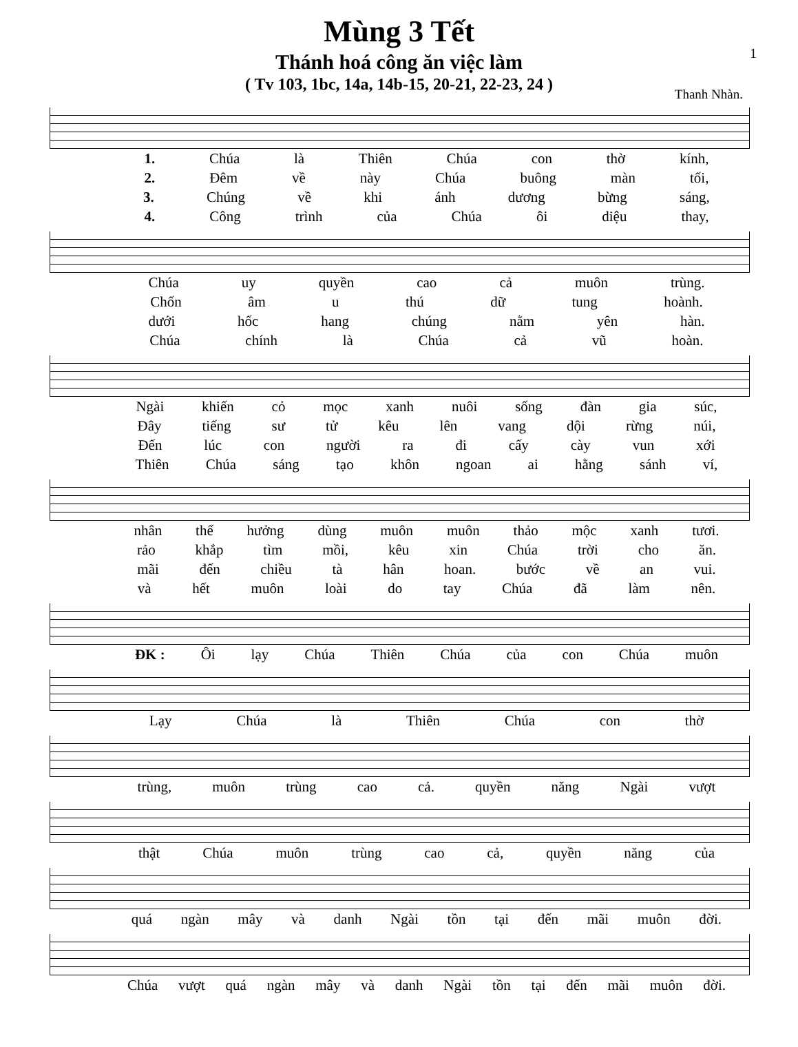1
Mùng 3 Tết
Thánh hoá công ăn việc làm
( Tv 103, 1bc, 14a, 14b-15, 20-21, 22-23, 24 )
Thanh Nhàn.
1. Chúa là Thiên Chúa con thờ kính,
2. Đêm về này Chúa buông màn tối,
3. Chúng về khi ánh dương bừng sáng,
4. Công trình của Chúa ôi diệu thay,
Chúa uy quyền cao cả muôn trùng.
Chốn âm u thú dữ tung hoành.
dưới hốc hang chúng nằm yên hàn.
Chúa chính là Chúa cả vũ hoàn.
Ngài khiến cỏ mọc xanh nuôi sống đàn gia súc,
Đây tiếng sư tử kêu lên vang dội rừng núi,
Đến lúc con người ra đi cấy cày vun xới
Thiên Chúa sáng tạo khôn ngoan ai hằng sánh ví,
nhân thế hưởng dùng muôn muôn thảo mộc xanh tươi.
rảo khắp tìm mồi, kêu xin Chúa trời cho ăn.
mãi đến chiều tà hân hoan. bước về an vui.
và hết muôn loài do tay Chúa đã làm nên.
ĐK : Ôi lạy Chúa Thiên Chúa của con Chúa muôn
Lạy Chúa là Thiên Chúa con thờ
trùng, muôn trùng cao cả. quyền năng Ngài vượt
thật Chúa muôn trùng cao cả, quyền năng của
quá ngàn mây và danh Ngài tồn tại đến mãi muôn đời.
Chúa vượt quá ngàn mây và danh Ngài tồn tại đến mãi muôn đời.